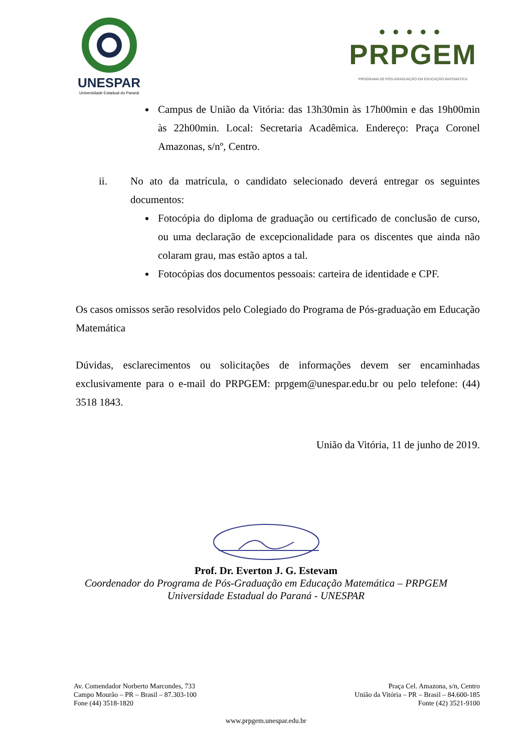UNESPAR
Universidade Estadual do Paraná
●●●●●
PRPGEM
PROGRAMA DE PÓS-GRADUAÇÃO EM EDUCAÇÃO MATEMÁTICA
Campus de União da Vitória: das 13h30min às 17h00min e das 19h00min às 22h00min. Local: Secretaria Acadêmica. Endereço: Praça Coronel Amazonas, s/nº, Centro.
ii. No ato da matrícula, o candidato selecionado deverá entregar os seguintes documentos:
Fotocópia do diploma de graduação ou certificado de conclusão de curso, ou uma declaração de excepcionalidade para os discentes que ainda não colaram grau, mas estão aptos a tal.
Fotocópias dos documentos pessoais: carteira de identidade e CPF.
Os casos omissos serão resolvidos pelo Colegiado do Programa de Pós-graduação em Educação Matemática
Dúvidas, esclarecimentos ou solicitações de informações devem ser encaminhadas exclusivamente para o e-mail do PRPGEM: prpgem@unespar.edu.br ou pelo telefone: (44) 3518 1843.
União da Vitória, 11 de junho de 2019.
Prof. Dr. Everton J. G. Estevam
Coordenador do Programa de Pós-Graduação em Educação Matemática – PRPGEM
Universidade Estadual do Paraná - UNESPAR
Av. Comendador Norberto Marcondes, 733
Campo Mourão – PR – Brasil – 87.303-100
Fone (44) 3518-1820
Praça Cel. Amazona, s/n, Centro
União da Vitória – PR – Brasil – 84.600-185
Fonte (42) 3521-9100
www.prpgem.unespar.edu.br